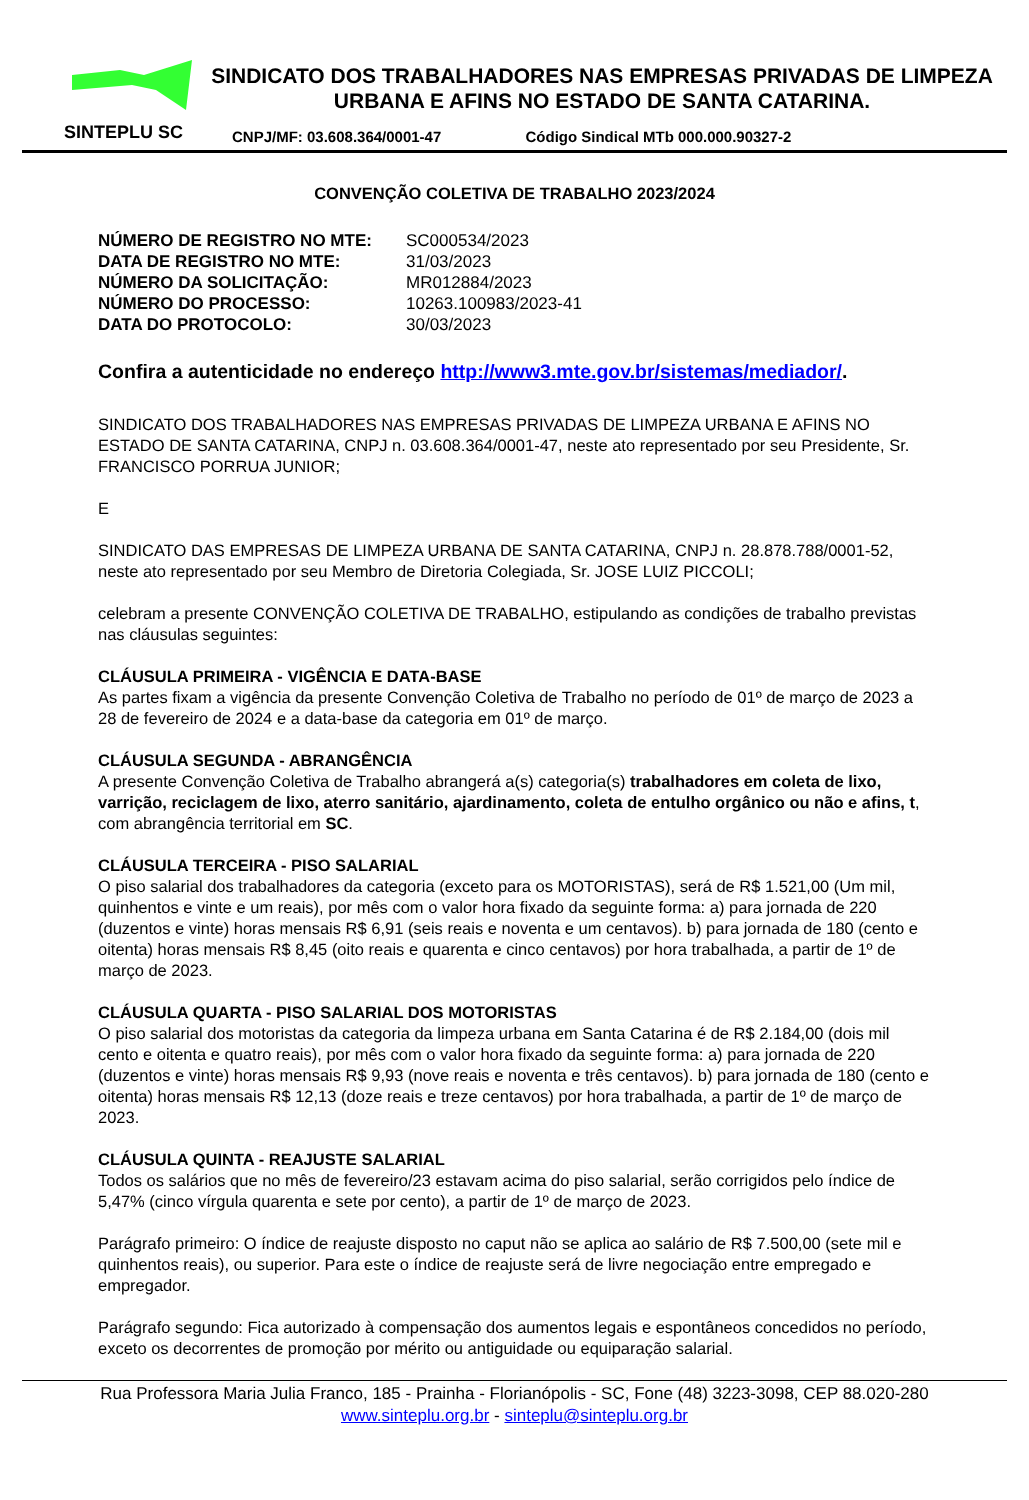SINDICATO DOS TRABALHADORES NAS EMPRESAS PRIVADAS DE LIMPEZA URBANA E AFINS NO ESTADO DE SANTA CATARINA.
SINTEPLU SC
CNPJ/MF: 03.608.364/0001-47 Código Sindical MTb 000.000.90327-2
CONVENÇÃO COLETIVA DE TRABALHO 2023/2024
| NÚMERO DE REGISTRO NO MTE: | SC000534/2023 |
| DATA DE REGISTRO NO MTE: | 31/03/2023 |
| NÚMERO DA SOLICITAÇÃO: | MR012884/2023 |
| NÚMERO DO PROCESSO: | 10263.100983/2023-41 |
| DATA DO PROTOCOLO: | 30/03/2023 |
Confira a autenticidade no endereço http://www3.mte.gov.br/sistemas/mediador/.
SINDICATO DOS TRABALHADORES NAS EMPRESAS PRIVADAS DE LIMPEZA URBANA E AFINS NO ESTADO DE SANTA CATARINA, CNPJ n. 03.608.364/0001-47, neste ato representado por seu Presidente, Sr. FRANCISCO PORRUA JUNIOR;
E
SINDICATO DAS EMPRESAS DE LIMPEZA URBANA DE SANTA CATARINA, CNPJ n. 28.878.788/0001-52, neste ato representado por seu Membro de Diretoria Colegiada, Sr. JOSE LUIZ PICCOLI;
celebram a presente CONVENÇÃO COLETIVA DE TRABALHO, estipulando as condições de trabalho previstas nas cláusulas seguintes:
CLÁUSULA PRIMEIRA - VIGÊNCIA E DATA-BASE
As partes fixam a vigência da presente Convenção Coletiva de Trabalho no período de 01º de março de 2023 a 28 de fevereiro de 2024 e a data-base da categoria em 01º de março.
CLÁUSULA SEGUNDA - ABRANGÊNCIA
A presente Convenção Coletiva de Trabalho abrangerá a(s) categoria(s) trabalhadores em coleta de lixo, varrição, reciclagem de lixo, aterro sanitário, ajardinamento, coleta de entulho orgânico ou não e afins, t, com abrangência territorial em SC.
CLÁUSULA TERCEIRA - PISO SALARIAL
O piso salarial dos trabalhadores da categoria (exceto para os MOTORISTAS), será de R$ 1.521,00 (Um mil, quinhentos e vinte e um reais), por mês com o valor hora fixado da seguinte forma: a) para jornada de 220 (duzentos e vinte) horas mensais R$ 6,91 (seis reais e noventa e um centavos). b) para jornada de 180 (cento e oitenta) horas mensais R$ 8,45 (oito reais e quarenta e cinco centavos) por hora trabalhada, a partir de 1º de março de 2023.
CLÁUSULA QUARTA - PISO SALARIAL DOS MOTORISTAS
O piso salarial dos motoristas da categoria da limpeza urbana em Santa Catarina é de R$ 2.184,00 (dois mil cento e oitenta e quatro reais), por mês com o valor hora fixado da seguinte forma: a) para jornada de 220 (duzentos e vinte) horas mensais R$ 9,93 (nove reais e noventa e três centavos). b) para jornada de 180 (cento e oitenta) horas mensais R$ 12,13 (doze reais e treze centavos) por hora trabalhada, a partir de 1º de março de 2023.
CLÁUSULA QUINTA - REAJUSTE SALARIAL
Todos os salários que no mês de fevereiro/23 estavam acima do piso salarial, serão corrigidos pelo índice de 5,47% (cinco vírgula quarenta e sete por cento), a partir de 1º de março de 2023.
Parágrafo primeiro: O índice de reajuste disposto no caput não se aplica ao salário de R$ 7.500,00 (sete mil e quinhentos reais), ou superior. Para este o índice de reajuste será de livre negociação entre empregado e empregador.
Parágrafo segundo: Fica autorizado à compensação dos aumentos legais e espontâneos concedidos no período, exceto os decorrentes de promoção por mérito ou antiguidade ou equiparação salarial.
Rua Professora Maria Julia Franco, 185 - Prainha - Florianópolis - SC, Fone (48) 3223-3098, CEP 88.020-280
www.sinteplu.org.br - sinteplu@sinteplu.org.br